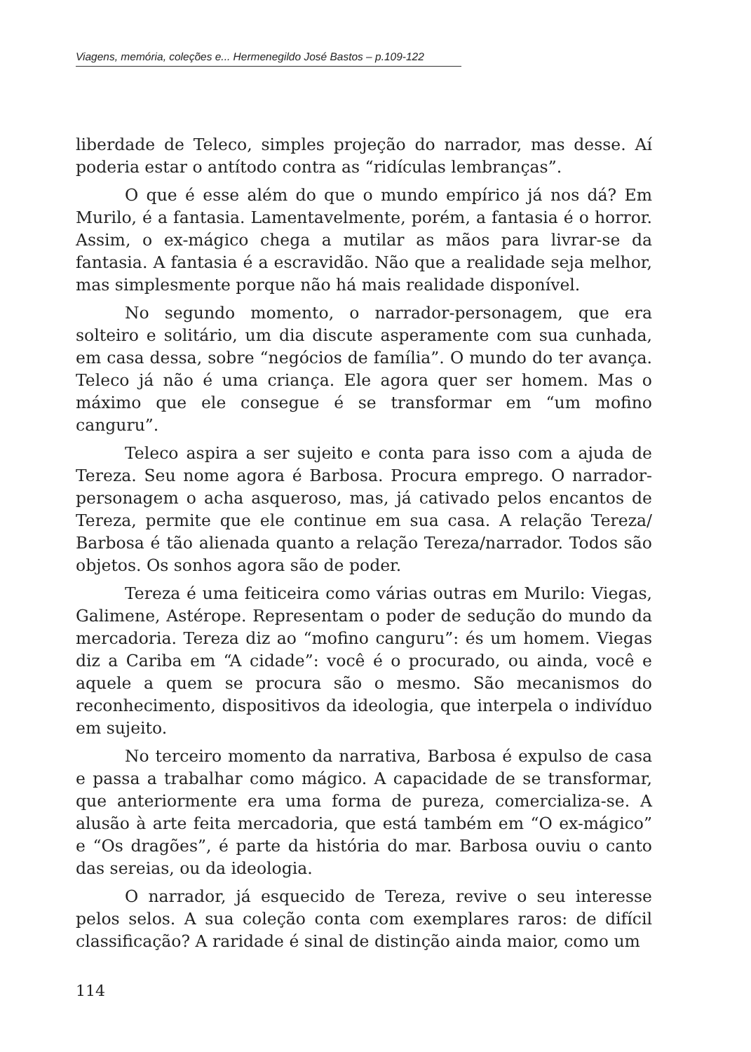Viagens, memória, coleções e... Hermenegildo José Bastos – p.109-122
liberdade de Teleco, simples projeção do narrador, mas desse. Aí poderia estar o antítodo contra as “ridículas lembranças”.
O que é esse além do que o mundo empírico já nos dá? Em Murilo, é a fantasia. Lamentavelmente, porém, a fantasia é o horror. Assim, o ex-mágico chega a mutilar as mãos para livrar-se da fantasia. A fantasia é a escravidão. Não que a realidade seja melhor, mas simplesmente porque não há mais realidade disponível.
No segundo momento, o narrador-personagem, que era solteiro e solitário, um dia discute asperamente com sua cunhada, em casa dessa, sobre “negócios de família”. O mundo do ter avança. Teleco já não é uma criança. Ele agora quer ser homem. Mas o máximo que ele consegue é se transformar em “um mofino canguru”.
Teleco aspira a ser sujeito e conta para isso com a ajuda de Tereza. Seu nome agora é Barbosa. Procura emprego. O narrador-personagem o acha asqueroso, mas, já cativado pelos encantos de Tereza, permite que ele continue em sua casa. A relação Tereza/ Barbosa é tão alienada quanto a relação Tereza/narrador. Todos são objetos. Os sonhos agora são de poder.
Tereza é uma feiticeira como várias outras em Murilo: Viegas, Galimene, Astérope. Representam o poder de sedução do mundo da mercadoria. Tereza diz ao “mofino canguru”: és um homem. Viegas diz a Cariba em “A cidade”: você é o procurado, ou ainda, você e aquele a quem se procura são o mesmo. São mecanismos do reconhecimento, dispositivos da ideologia, que interpela o indivíduo em sujeito.
No terceiro momento da narrativa, Barbosa é expulso de casa e passa a trabalhar como mágico. A capacidade de se transformar, que anteriormente era uma forma de pureza, comercializa-se. A alusão à arte feita mercadoria, que está também em “O ex-mágico” e “Os dragões”, é parte da história do mar. Barbosa ouviu o canto das sereias, ou da ideologia.
O narrador, já esquecido de Tereza, revive o seu interesse pelos selos. A sua coleção conta com exemplares raros: de difícil classificação? A raridade é sinal de distinção ainda maior, como um
114